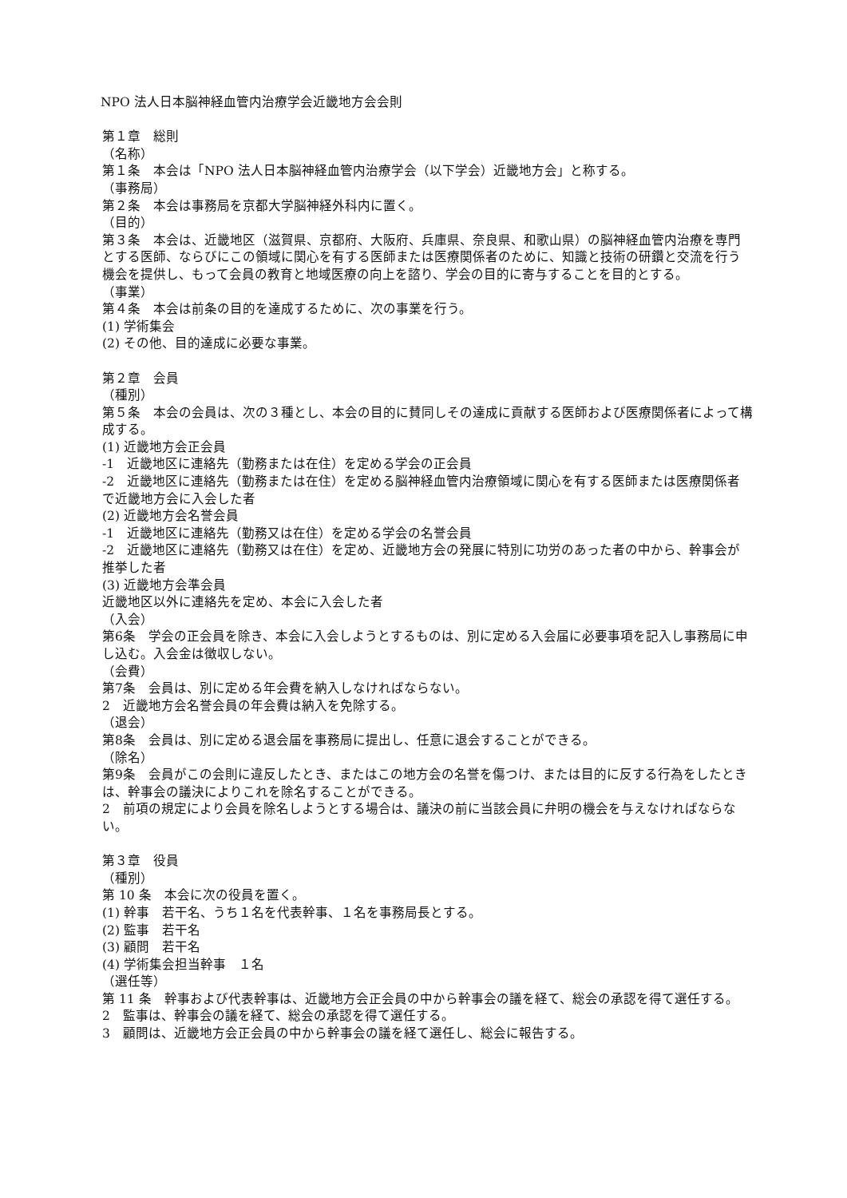NPO 法人日本脳神経血管内治療学会近畿地方会会則
第１章　総則
（名称）
第１条　本会は「NPO 法人日本脳神経血管内治療学会（以下学会）近畿地方会」と称する。
（事務局）
第２条　本会は事務局を京都大学脳神経外科内に置く。
（目的）
第３条　本会は、近畿地区（滋賀県、京都府、大阪府、兵庫県、奈良県、和歌山県）の脳神経血管内治療を専門とする医師、ならびにこの領域に関心を有する医師または医療関係者のために、知識と技術の研鑽と交流を行う機会を提供し、もって会員の教育と地域医療の向上を諮り、学会の目的に寄与することを目的とする。
（事業）
第４条　本会は前条の目的を達成するために、次の事業を行う。
(1) 学術集会
(2) その他、目的達成に必要な事業。
第２章　会員
（種別）
第５条　本会の会員は、次の３種とし、本会の目的に賛同しその達成に貢献する医師および医療関係者によって構成する。
(1) 近畿地方会正会員
-1　近畿地区に連絡先（勤務または在住）を定める学会の正会員
-2　近畿地区に連絡先（勤務または在住）を定める脳神経血管内治療領域に関心を有する医師または医療関係者で近畿地方会に入会した者
(2) 近畿地方会名誉会員
-1　近畿地区に連絡先（勤務又は在住）を定める学会の名誉会員
-2　近畿地区に連絡先（勤務又は在住）を定め、近畿地方会の発展に特別に功労のあった者の中から、幹事会が推挙した者
(3) 近畿地方会準会員
近畿地区以外に連絡先を定め、本会に入会した者
（入会）
第6条　学会の正会員を除き、本会に入会しようとするものは、別に定める入会届に必要事項を記入し事務局に申し込む。入会金は徴収しない。
（会費）
第7条　会員は、別に定める年会費を納入しなければならない。
2　近畿地方会名誉会員の年会費は納入を免除する。
（退会）
第8条　会員は、別に定める退会届を事務局に提出し、任意に退会することができる。
（除名）
第9条　会員がこの会則に違反したとき、またはこの地方会の名誉を傷つけ、または目的に反する行為をしたときは、幹事会の議決によりこれを除名することができる。
2　前項の規定により会員を除名しようとする場合は、議決の前に当該会員に弁明の機会を与えなければならない。
第３章　役員
（種別）
第 10 条　本会に次の役員を置く。
(1) 幹事　若干名、うち１名を代表幹事、１名を事務局長とする。
(2) 監事　若干名
(3) 顧問　若干名
(4) 学術集会担当幹事　１名
（選任等）
第 11 条　幹事および代表幹事は、近畿地方会正会員の中から幹事会の議を経て、総会の承認を得て選任する。
2　監事は、幹事会の議を経て、総会の承認を得て選任する。
3　顧問は、近畿地方会正会員の中から幹事会の議を経て選任し、総会に報告する。